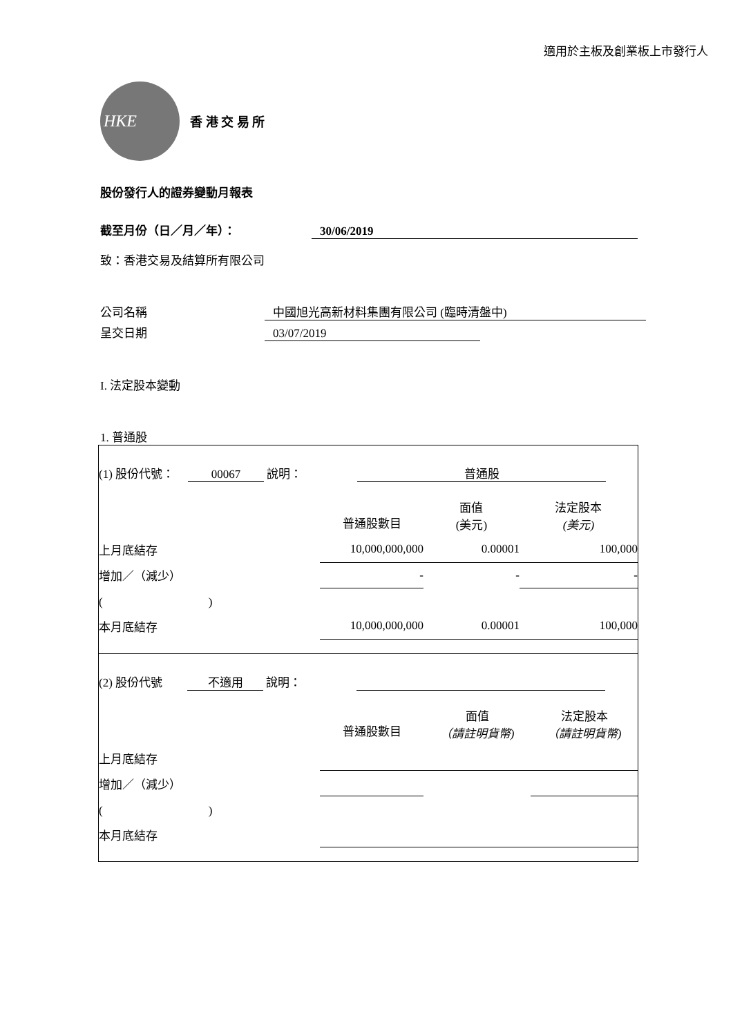適用於主板及創業板上市發行人
HKE
香 港 交 易 所
股份發行人的證券變動月報表
截至月份（日／月／年）： 30/06/2019
致：香港交易及結算所有限公司
公司名稱 中國旭光高新材料集團有限公司 (臨時清盤中)
呈交日期 03/07/2019
I. 法定股本變動
1. 普通股
(1) 股份代號： 00067 說明： 普通股
| | 普通股數目 | 面值 (美元) | 法定股本 (美元) |
| 上月底結存 | 10,000,000,000 | 0.00001 | 100,000 |
| 增加／（減少） | - | - | - |
| ( ) | | | |
| 本月底結存 | 10,000,000,000 | 0.00001 | 100,000 |
(2) 股份代號 不適用 說明：
| | 普通股數目 | 面值 （請註明貨幣) | 法定股本 （請註明貨幣) |
| 上月底結存 | | | |
| 增加／（減少） | | | |
| ( ) | | | |
| 本月底結存 | | | |